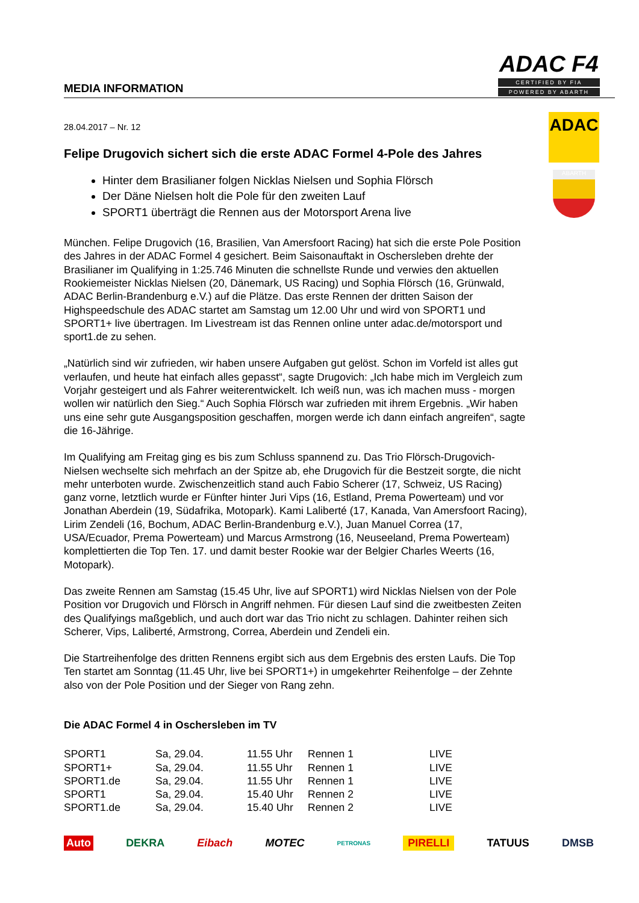MEDIA INFORMATION
ADAC F4
CERTIFIED BY FIA
POWERED BY ABARTH
ADAC
ABARTH
28.04.2017 – Nr. 12
Felipe Drugovich sichert sich die erste ADAC Formel 4-Pole des Jahres
Hinter dem Brasilianer folgen Nicklas Nielsen und Sophia Flörsch
Der Däne Nielsen holt die Pole für den zweiten Lauf
SPORT1 überträgt die Rennen aus der Motorsport Arena live
München. Felipe Drugovich (16, Brasilien, Van Amersfoort Racing) hat sich die erste Pole Position des Jahres in der ADAC Formel 4 gesichert. Beim Saisonauftakt in Oschersleben drehte der Brasilianer im Qualifying in 1:25.746 Minuten die schnellste Runde und verwies den aktuellen Rookiemeister Nicklas Nielsen (20, Dänemark, US Racing) und Sophia Flörsch (16, Grünwald, ADAC Berlin-Brandenburg e.V.) auf die Plätze. Das erste Rennen der dritten Saison der Highspeedschule des ADAC startet am Samstag um 12.00 Uhr und wird von SPORT1 und SPORT1+ live übertragen. Im Livestream ist das Rennen online unter adac.de/motorsport und sport1.de zu sehen.
„Natürlich sind wir zufrieden, wir haben unsere Aufgaben gut gelöst. Schon im Vorfeld ist alles gut verlaufen, und heute hat einfach alles gepasst“, sagte Drugovich: „Ich habe mich im Vergleich zum Vorjahr gesteigert und als Fahrer weiterentwickelt. Ich weiß nun, was ich machen muss - morgen wollen wir natürlich den Sieg.“ Auch Sophia Flörsch war zufrieden mit ihrem Ergebnis. „Wir haben uns eine sehr gute Ausgangsposition geschaffen, morgen werde ich dann einfach angreifen“, sagte die 16-Jährige.
Im Qualifying am Freitag ging es bis zum Schluss spannend zu. Das Trio Flörsch-Drugovich-Nielsen wechselte sich mehrfach an der Spitze ab, ehe Drugovich für die Bestzeit sorgte, die nicht mehr unterboten wurde. Zwischenzeitlich stand auch Fabio Scherer (17, Schweiz, US Racing) ganz vorne, letztlich wurde er Fünfter hinter Juri Vips (16, Estland, Prema Powerteam) und vor Jonathan Aberdein (19, Südafrika, Motopark). Kami Laliberté (17, Kanada, Van Amersfoort Racing), Lirim Zendeli (16, Bochum, ADAC Berlin-Brandenburg e.V.), Juan Manuel Correa (17, USA/Ecuador, Prema Powerteam) und Marcus Armstrong (16, Neuseeland, Prema Powerteam) komplettierten die Top Ten. 17. und damit bester Rookie war der Belgier Charles Weerts (16, Motopark).
Das zweite Rennen am Samstag (15.45 Uhr, live auf SPORT1) wird Nicklas Nielsen von der Pole Position vor Drugovich und Flörsch in Angriff nehmen. Für diesen Lauf sind die zweitbesten Zeiten des Qualifyings maßgeblich, und auch dort war das Trio nicht zu schlagen. Dahinter reihen sich Scherer, Vips, Laliberté, Armstrong, Correa, Aberdein und Zendeli ein.
Die Startreihenfolge des dritten Rennens ergibt sich aus dem Ergebnis des ersten Laufs. Die Top Ten startet am Sonntag (11.45 Uhr, live bei SPORT1+) in umgekehrter Reihenfolge – der Zehnte also von der Pole Position und der Sieger von Rang zehn.
Die ADAC Formel 4 in Oschersleben im TV
| SPORT1 | Sa, 29.04. | 11.55 Uhr | Rennen 1 | LIVE |
| SPORT1+ | Sa, 29.04. | 11.55 Uhr | Rennen 1 | LIVE |
| SPORT1.de | Sa, 29.04. | 11.55 Uhr | Rennen 1 | LIVE |
| SPORT1 | Sa, 29.04. | 15.40 Uhr | Rennen 2 | LIVE |
| SPORT1.de | Sa, 29.04. | 15.40 Uhr | Rennen 2 | LIVE |
Auto DEKRA Eibach MOTEC PETRONAS PIRELLI TATUUS DMSB